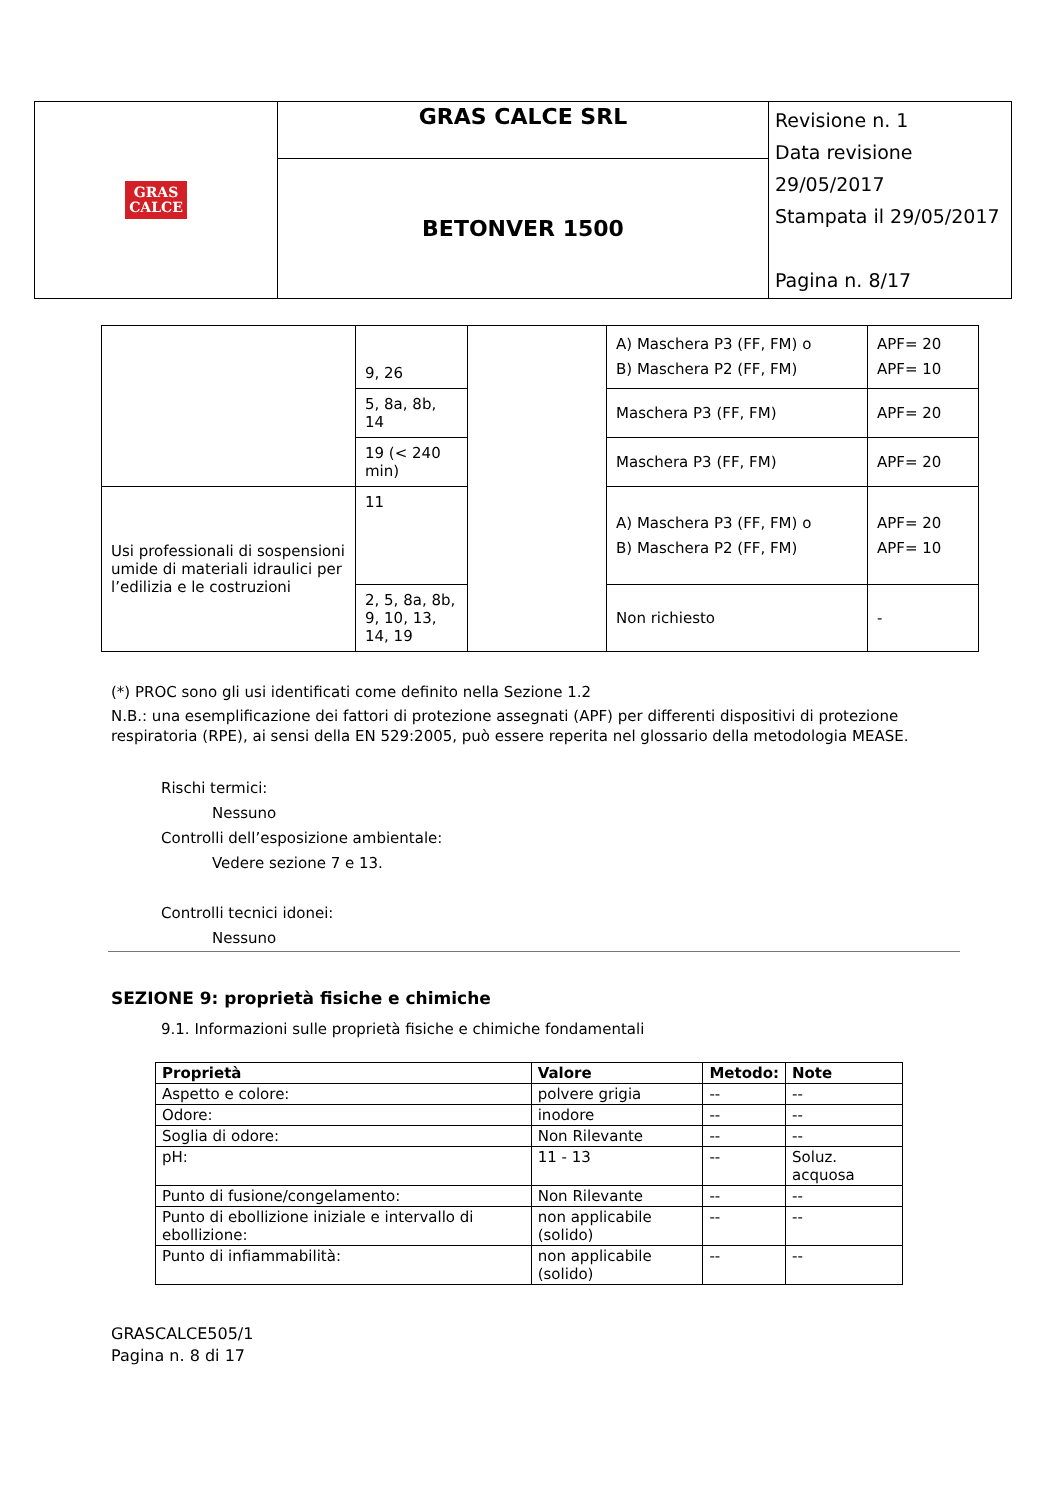| GRAS CALCE | GRAS CALCE SRL | Revisione n. 1 Data revisione 29/05/2017 Stampata il 29/05/2017 Pagina n. 8/17 |
| | BETONVER 1500 | |
| | 9, 26 | | A) Maschera P3 (FF, FM) o B) Maschera P2 (FF, FM) | APF= 20 APF= 10 |
| | 5, 8a, 8b, 14 | | Maschera P3 (FF, FM) | APF= 20 |
| | 19 (< 240 min) | | Maschera P3 (FF, FM) | APF= 20 |
| Usi professionali di sospensioni umide di materiali idraulici per l’edilizia e le costruzioni | 11 | | A) Maschera P3 (FF, FM) o B) Maschera P2 (FF, FM) | APF= 20 APF= 10 |
| | 2, 5, 8a, 8b, 9, 10, 13, 14, 19 | | Non richiesto | - |
(*) PROC sono gli usi identificati come definito nella Sezione 1.2
N.B.: una esemplificazione dei fattori di protezione assegnati (APF) per differenti dispositivi di protezione respiratoria (RPE), ai sensi della EN 529:2005, può essere reperita nel glossario della metodologia MEASE.
Rischi termici:
Nessuno
Controlli dell’esposizione ambientale:
Vedere sezione 7 e 13.
Controlli tecnici idonei:
Nessuno
SEZIONE 9: proprietà fisiche e chimiche
9.1. Informazioni sulle proprietà fisiche e chimiche fondamentali
| Proprietà | Valore | Metodo: | Note |
| --- | --- | --- | --- |
| Aspetto e colore: | polvere grigia | -- | -- |
| Odore: | inodore | -- | -- |
| Soglia di odore: | Non Rilevante | -- | -- |
| pH: | 11 - 13 | -- | Soluz. acquosa |
| Punto di fusione/congelamento: | Non Rilevante | -- | -- |
| Punto di ebollizione iniziale e intervallo di ebollizione: | non applicabile (solido) | -- | -- |
| Punto di infiammabilità: | non applicabile (solido) | -- | -- |
GRASCALCE505/1
Pagina n. 8 di 17